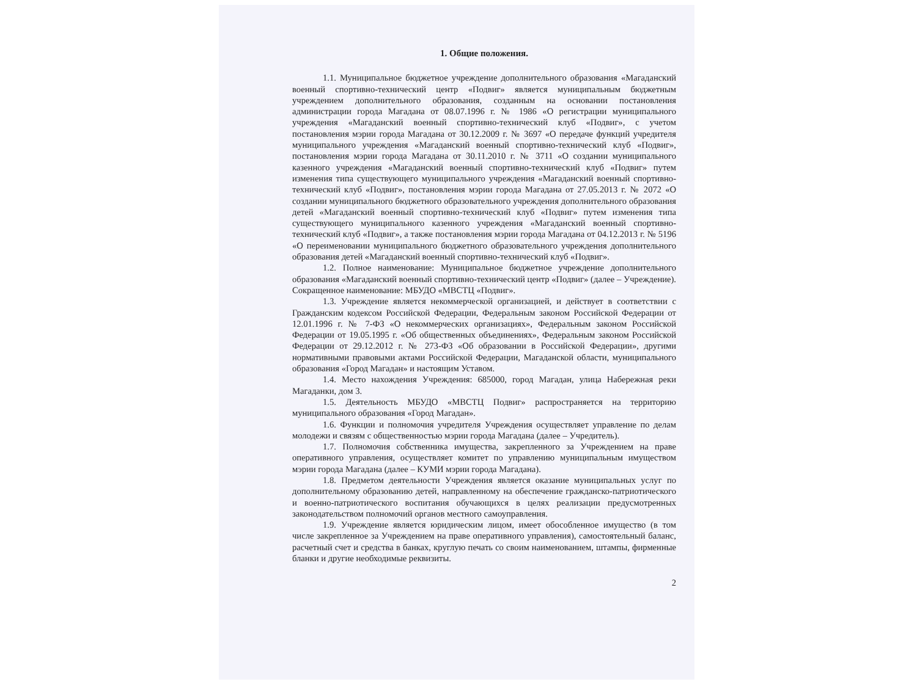1. Общие положения.
1.1. Муниципальное бюджетное учреждение дополнительного образования «Магаданский военный спортивно-технический центр «Подвиг» является муниципальным бюджетным учреждением дополнительного образования, созданным на основании постановления администрации города Магадана от 08.07.1996 г. № 1986 «О регистрации муниципального учреждения «Магаданский военный спортивно-технический клуб «Подвиг», с учетом постановления мэрии города Магадана от 30.12.2009 г. № 3697 «О передаче функций учредителя муниципального учреждения «Магаданский военный спортивно-технический клуб «Подвиг», постановления мэрии города Магадана от 30.11.2010 г. № 3711 «О создании муниципального казенного учреждения «Магаданский военный спортивно-технический клуб «Подвиг» путем изменения типа существующего муниципального учреждения «Магаданский военный спортивно-технический клуб «Подвиг», постановления мэрии города Магадана от 27.05.2013 г. № 2072 «О создании муниципального бюджетного образовательного учреждения дополнительного образования детей «Магаданский военный спортивно-технический клуб «Подвиг» путем изменения типа существующего муниципального казенного учреждения «Магаданский военный спортивно-технический клуб «Подвиг», а также постановления мэрии города Магадана от 04.12.2013 г. № 5196 «О переименовании муниципального бюджетного образовательного учреждения дополнительного образования детей «Магаданский военный спортивно-технический клуб «Подвиг».
1.2. Полное наименование: Муниципальное бюджетное учреждение дополнительного образования «Магаданский военный спортивно-технический центр «Подвиг» (далее – Учреждение). Сокращенное наименование: МБУДО «МВСТЦ «Подвиг».
1.3. Учреждение является некоммерческой организацией, и действует в соответствии с Гражданским кодексом Российской Федерации, Федеральным законом Российской Федерации от 12.01.1996 г. № 7-ФЗ «О некоммерческих организациях», Федеральным законом Российской Федерации от 19.05.1995 г. «Об общественных объединениях», Федеральным законом Российской Федерации от 29.12.2012 г. № 273-ФЗ «Об образовании в Российской Федерации», другими нормативными правовыми актами Российской Федерации, Магаданской области, муниципального образования «Город Магадан» и настоящим Уставом.
1.4. Место нахождения Учреждения: 685000, город Магадан, улица Набережная реки Магаданки, дом 3.
1.5. Деятельность МБУДО «МВСТЦ Подвиг» распространяется на территорию муниципального образования «Город Магадан».
1.6. Функции и полномочия учредителя Учреждения осуществляет управление по делам молодежи и связям с общественностью мэрии города Магадана (далее – Учредитель).
1.7. Полномочия собственника имущества, закрепленного за Учреждением на праве оперативного управления, осуществляет комитет по управлению муниципальным имуществом мэрии города Магадана (далее – КУМИ мэрии города Магадана).
1.8. Предметом деятельности Учреждения является оказание муниципальных услуг по дополнительному образованию детей, направленному на обеспечение гражданско-патриотического и военно-патриотического воспитания обучающихся в целях реализации предусмотренных законодательством полномочий органов местного самоуправления.
1.9. Учреждение является юридическим лицом, имеет обособленное имущество (в том числе закрепленное за Учреждением на праве оперативного управления), самостоятельный баланс, расчетный счет и средства в банках, круглую печать со своим наименованием, штампы, фирменные бланки и другие необходимые реквизиты.
2